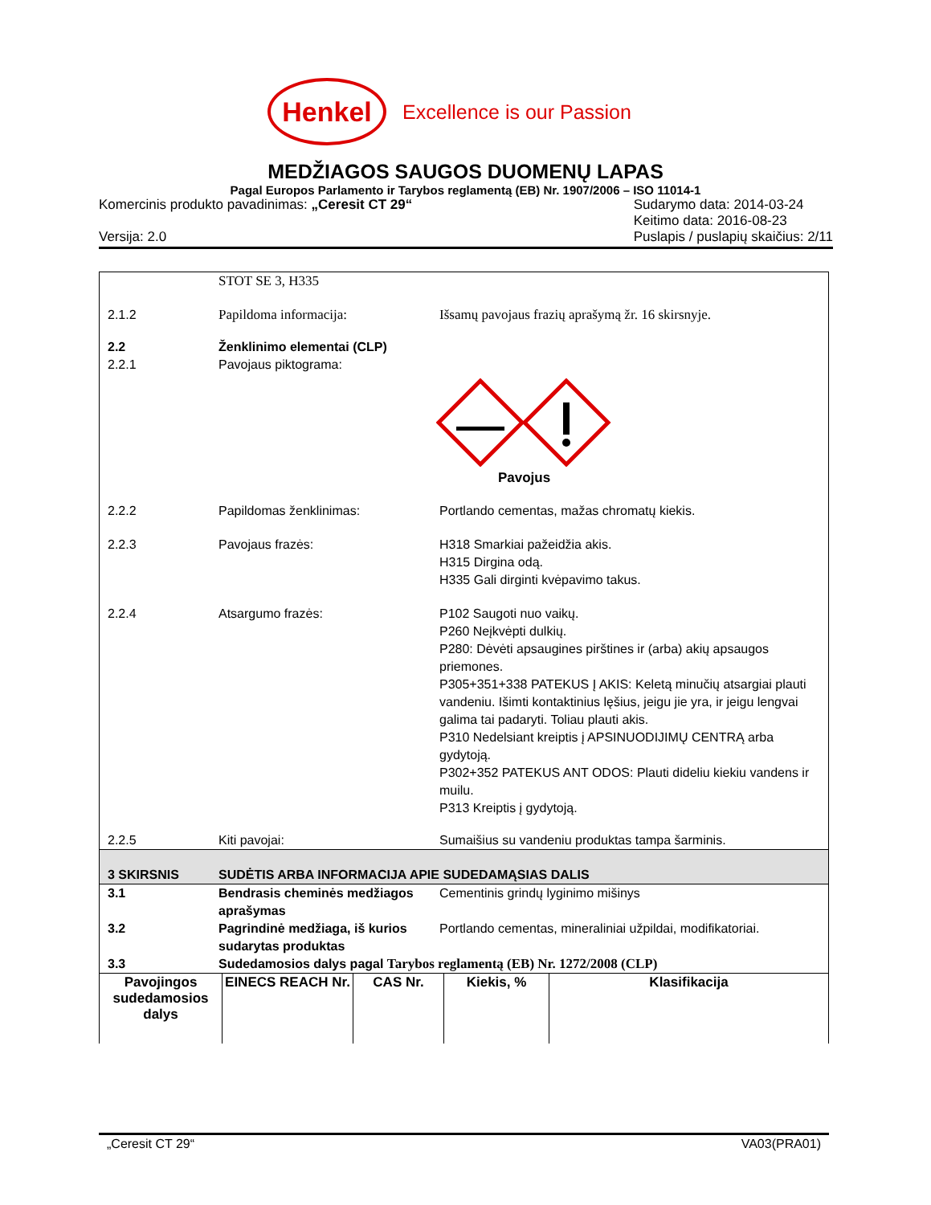Henkel
Excellence is our Passion
MEDŽIAGOS SAUGOS DUOMENŲ LAPAS
Pagal Europos Parlamento ir Tarybos reglamentą (EB) Nr. 1907/2006 – ISO 11014-1
Komercinis produkto pavadinimas: „Ceresit CT 29“
Versija: 2.0
Sudarymo data: 2014-03-24
Keitimo data: 2016-08-23
Puslapis / puslapių skaičius: 2/11
STOT SE 3, H335
2.1.2 Papildoma informacija: Išsamų pavojaus frazių aprašymą žr. 16 skirsnyje.
2.2
2.2.1
Ženklinimo elementai (CLP)
Pavojaus piktograma:
Pavojus
2.2.2 Papildomas ženklinimas: Portlando cementas, mažas chromatų kiekis.
2.2.3 Pavojaus frazės: H318 Smarkiai pažeidžia akis.
H315 Dirgina odą.
H335 Gali dirginti kvėpavimo takus.
2.2.4 Atsargumo frazės: P102 Saugoti nuo vaikų.
P260 Neįkvėpti dulkių.
P280: Dėvėti apsaugines pirštines ir (arba) akių apsaugos priemones.
P305+351+338 PATEKUS Į AKIS: Keletą minučių atsargiai plauti vandeniu. Išimti kontaktinius lęšius, jeigu jie yra, ir jeigu lengvai galima tai padaryti. Toliau plauti akis.
P310 Nedelsiant kreiptis į APSINUODIJIMŲ CENTRĄ arba gydytoją.
P302+352 PATEKUS ANT ODOS: Plauti dideliu kiekiu vandens ir muilu.
P313 Kreiptis į gydytoją.
2.2.5 Kiti pavojai: Sumaišius su vandeniu produktas tampa šarminis.
3 SKIRSNIS SUDĖTIS ARBA INFORMACIJA APIE SUDEDAMĄSIAS DALIS
3.1 Bendrasis cheminės medžiagos aprašymas
Cementinis grindų lyginimo mišinys
3.2 Pagrindinė medžiaga, iš kurios sudarytas produktas
Portlando cementas, mineraliniai užpildai, modifikatoriai.
3.3 Sudedamosios dalys pagal Tarybos reglamentą (EB) Nr. 1272/2008 (CLP)
| Pavojingos sudedamosios dalys | EINECS REACH Nr. | CAS Nr. | Kiekis, % | Klasifikacija |
| --- | --- | --- | --- | --- |
„Ceresit CT 29“VA03(PRA01)